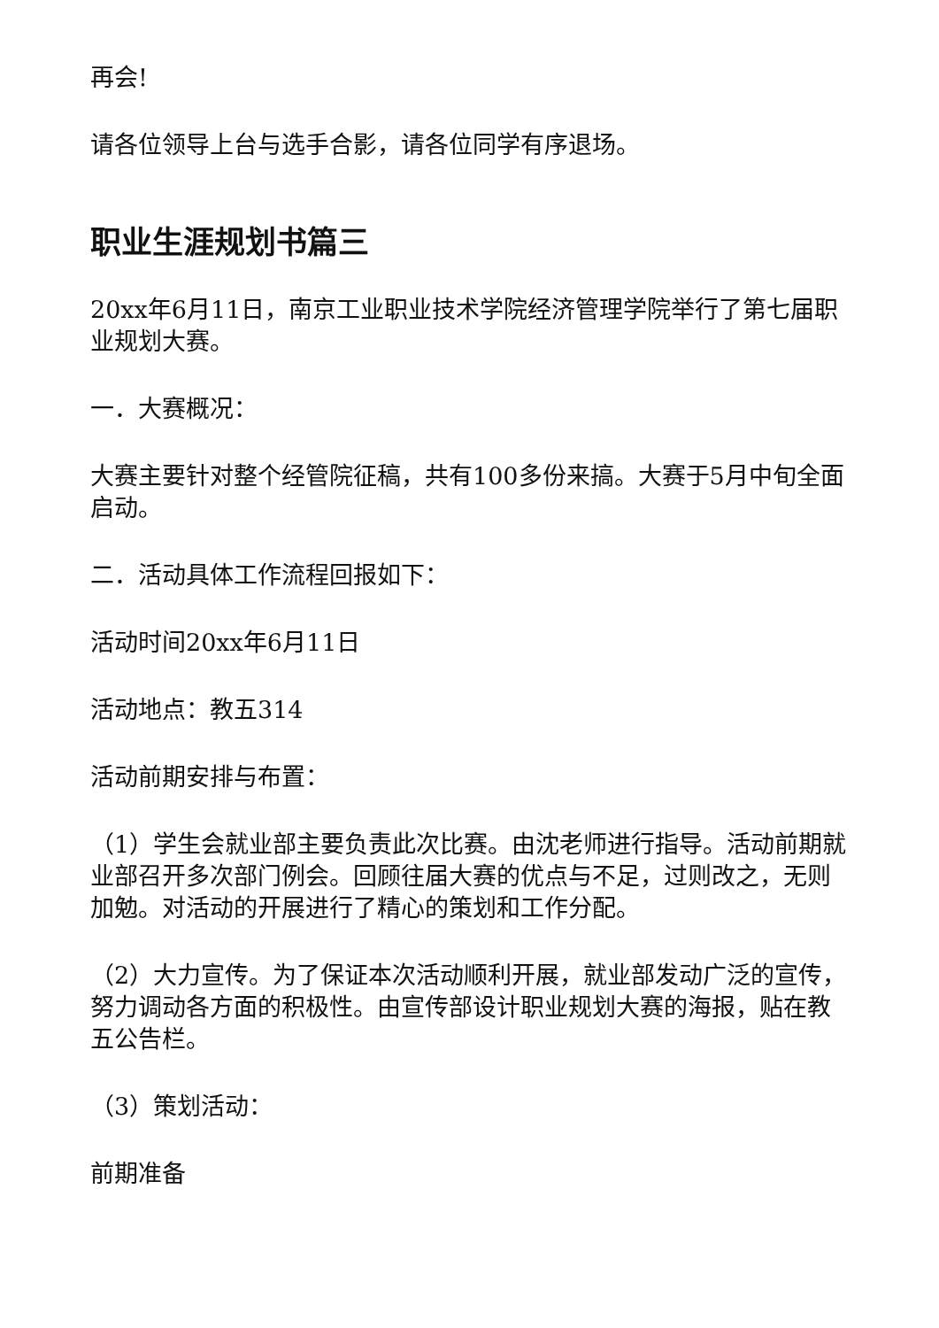再会!
请各位领导上台与选手合影，请各位同学有序退场。
职业生涯规划书篇三
20xx年6月11日，南京工业职业技术学院经济管理学院举行了第七届职业规划大赛。
一．大赛概况：
大赛主要针对整个经管院征稿，共有100多份来搞。大赛于5月中旬全面启动。
二．活动具体工作流程回报如下：
活动时间20xx年6月11日
活动地点：教五314
活动前期安排与布置：
（1）学生会就业部主要负责此次比赛。由沈老师进行指导。活动前期就业部召开多次部门例会。回顾往届大赛的优点与不足，过则改之，无则加勉。对活动的开展进行了精心的策划和工作分配。
（2）大力宣传。为了保证本次活动顺利开展，就业部发动广泛的宣传，努力调动各方面的积极性。由宣传部设计职业规划大赛的海报，贴在教五公告栏。
（3）策划活动：
前期准备